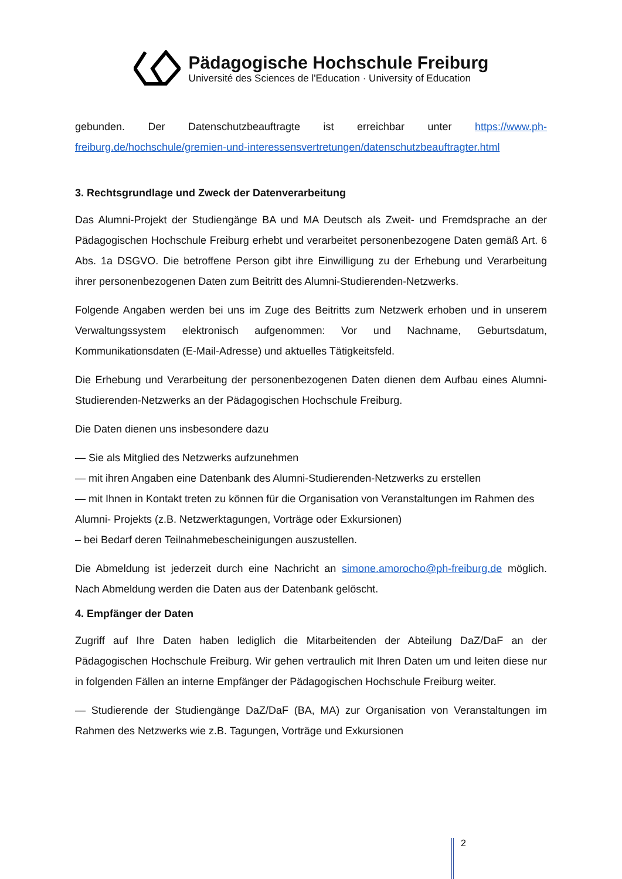Pädagogische Hochschule Freiburg
Université des Sciences de l'Education · University of Education
gebunden. Der Datenschutzbeauftragte ist erreichbar unter https://www.ph-freiburg.de/hochschule/gremien-und-interessensvertretungen/datenschutzbeauftragter.html
3. Rechtsgrundlage und Zweck der Datenverarbeitung
Das Alumni-Projekt der Studiengänge BA und MA Deutsch als Zweit- und Fremdsprache an der Pädagogischen Hochschule Freiburg erhebt und verarbeitet personenbezogene Daten gemäß Art. 6 Abs. 1a DSGVO. Die betroffene Person gibt ihre Einwilligung zu der Erhebung und Verarbeitung ihrer personenbezogenen Daten zum Beitritt des Alumni-Studierenden-Netzwerks.
Folgende Angaben werden bei uns im Zuge des Beitritts zum Netzwerk erhoben und in unserem Verwaltungssystem elektronisch aufgenommen: Vor und Nachname, Geburtsdatum, Kommunikationsdaten (E-Mail-Adresse) und aktuelles Tätigkeitsfeld.
Die Erhebung und Verarbeitung der personenbezogenen Daten dienen dem Aufbau eines Alumni-Studierenden-Netzwerks an der Pädagogischen Hochschule Freiburg.
Die Daten dienen uns insbesondere dazu
— Sie als Mitglied des Netzwerks aufzunehmen
— mit ihren Angaben eine Datenbank des Alumni-Studierenden-Netzwerks zu erstellen
— mit Ihnen in Kontakt treten zu können für die Organisation von Veranstaltungen im Rahmen des Alumni- Projekts (z.B. Netzwerktagungen, Vorträge oder Exkursionen)
– bei Bedarf deren Teilnahmebescheinigungen auszustellen.
Die Abmeldung ist jederzeit durch eine Nachricht an simone.amorocho@ph-freiburg.de möglich. Nach Abmeldung werden die Daten aus der Datenbank gelöscht.
4. Empfänger der Daten
Zugriff auf Ihre Daten haben lediglich die Mitarbeitenden der Abteilung DaZ/DaF an der Pädagogischen Hochschule Freiburg. Wir gehen vertraulich mit Ihren Daten um und leiten diese nur in folgenden Fällen an interne Empfänger der Pädagogischen Hochschule Freiburg weiter.
— Studierende der Studiengänge DaZ/DaF (BA, MA) zur Organisation von Veranstaltungen im Rahmen des Netzwerks wie z.B. Tagungen, Vorträge und Exkursionen
2